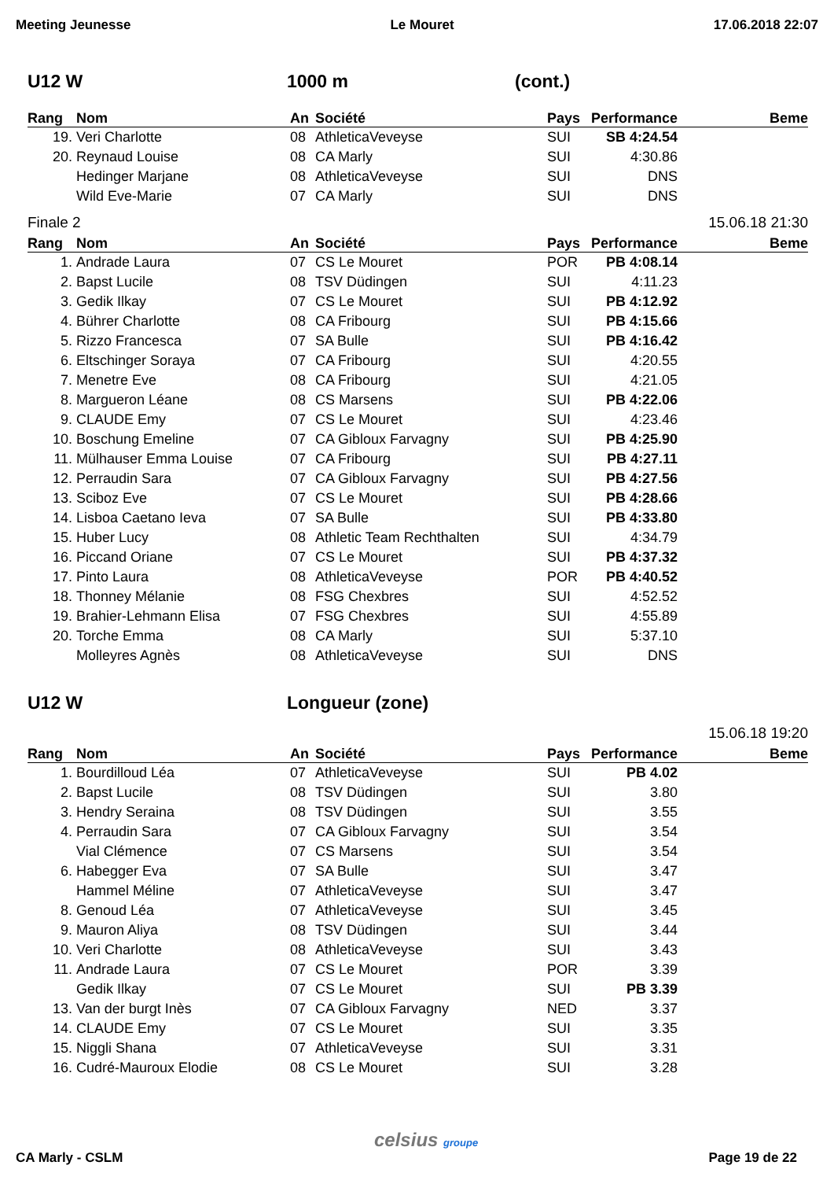Meeting Jeunesse Le Mouret 17.06.2018 22:07
U12 W 1000 m (cont.)
| Rang | Nom | An | Société | Pays | Performance | Beme |
| --- | --- | --- | --- | --- | --- | --- |
| 19. | Veri Charlotte | 08 | AthleticaVeveyse | SUI | SB 4:24.54 | |
| 20. | Reynaud Louise | 08 | CA Marly | SUI | 4:30.86 | |
| | Hedinger Marjane | 08 | AthleticaVeveyse | SUI | DNS | |
| | Wild Eve-Marie | 07 | CA Marly | SUI | DNS | |
Finale 2 15.06.18 21:30
| Rang | Nom | An | Société | Pays | Performance | Beme |
| --- | --- | --- | --- | --- | --- | --- |
| 1. | Andrade Laura | 07 | CS Le Mouret | POR | PB 4:08.14 | |
| 2. | Bapst Lucile | 08 | TSV Düdingen | SUI | 4:11.23 | |
| 3. | Gedik Ilkay | 07 | CS Le Mouret | SUI | PB 4:12.92 | |
| 4. | Bührer Charlotte | 08 | CA Fribourg | SUI | PB 4:15.66 | |
| 5. | Rizzo Francesca | 07 | SA Bulle | SUI | PB 4:16.42 | |
| 6. | Eltschinger Soraya | 07 | CA Fribourg | SUI | 4:20.55 | |
| 7. | Menetre Eve | 08 | CA Fribourg | SUI | 4:21.05 | |
| 8. | Margueron Léane | 08 | CS Marsens | SUI | PB 4:22.06 | |
| 9. | CLAUDE Emy | 07 | CS Le Mouret | SUI | 4:23.46 | |
| 10. | Boschung Emeline | 07 | CA Gibloux Farvagny | SUI | PB 4:25.90 | |
| 11. | Mülhauser Emma Louise | 07 | CA Fribourg | SUI | PB 4:27.11 | |
| 12. | Perraudin Sara | 07 | CA Gibloux Farvagny | SUI | PB 4:27.56 | |
| 13. | Sciboz Eve | 07 | CS Le Mouret | SUI | PB 4:28.66 | |
| 14. | Lisboa Caetano Ieva | 07 | SA Bulle | SUI | PB 4:33.80 | |
| 15. | Huber Lucy | 08 | Athletic Team Rechthalten | SUI | 4:34.79 | |
| 16. | Piccand Oriane | 07 | CS Le Mouret | SUI | PB 4:37.32 | |
| 17. | Pinto Laura | 08 | AthleticaVeveyse | POR | PB 4:40.52 | |
| 18. | Thonney Mélanie | 08 | FSG Chexbres | SUI | 4:52.52 | |
| 19. | Brahier-Lehmann Elisa | 07 | FSG Chexbres | SUI | 4:55.89 | |
| 20. | Torche Emma | 08 | CA Marly | SUI | 5:37.10 | |
| | Molleyres Agnès | 08 | AthleticaVeveyse | SUI | DNS | |
U12 W Longueur (zone)
15.06.18 19:20
| Rang | Nom | An | Société | Pays | Performance | Beme |
| --- | --- | --- | --- | --- | --- | --- |
| 1. | Bourdilloud Léa | 07 | AthleticaVeveyse | SUI | PB 4.02 | |
| 2. | Bapst Lucile | 08 | TSV Düdingen | SUI | 3.80 | |
| 3. | Hendry Seraina | 08 | TSV Düdingen | SUI | 3.55 | |
| 4. | Perraudin Sara | 07 | CA Gibloux Farvagny | SUI | 3.54 | |
| | Vial Clémence | 07 | CS Marsens | SUI | 3.54 | |
| 6. | Habegger Eva | 07 | SA Bulle | SUI | 3.47 | |
| | Hammel Méline | 07 | AthleticaVeveyse | SUI | 3.47 | |
| 8. | Genoud Léa | 07 | AthleticaVeveyse | SUI | 3.45 | |
| 9. | Mauron Aliya | 08 | TSV Düdingen | SUI | 3.44 | |
| 10. | Veri Charlotte | 08 | AthleticaVeveyse | SUI | 3.43 | |
| 11. | Andrade Laura | 07 | CS Le Mouret | POR | 3.39 | |
| | Gedik Ilkay | 07 | CS Le Mouret | SUI | PB 3.39 | |
| 13. | Van der burgt Inès | 07 | CA Gibloux Farvagny | NED | 3.37 | |
| 14. | CLAUDE Emy | 07 | CS Le Mouret | SUI | 3.35 | |
| 15. | Niggli Shana | 07 | AthleticaVeveyse | SUI | 3.31 | |
| 16. | Cudré-Mauroux Elodie | 08 | CS Le Mouret | SUI | 3.28 | |
celsius groupe
CA Marly - CSLM Page 19 de 22